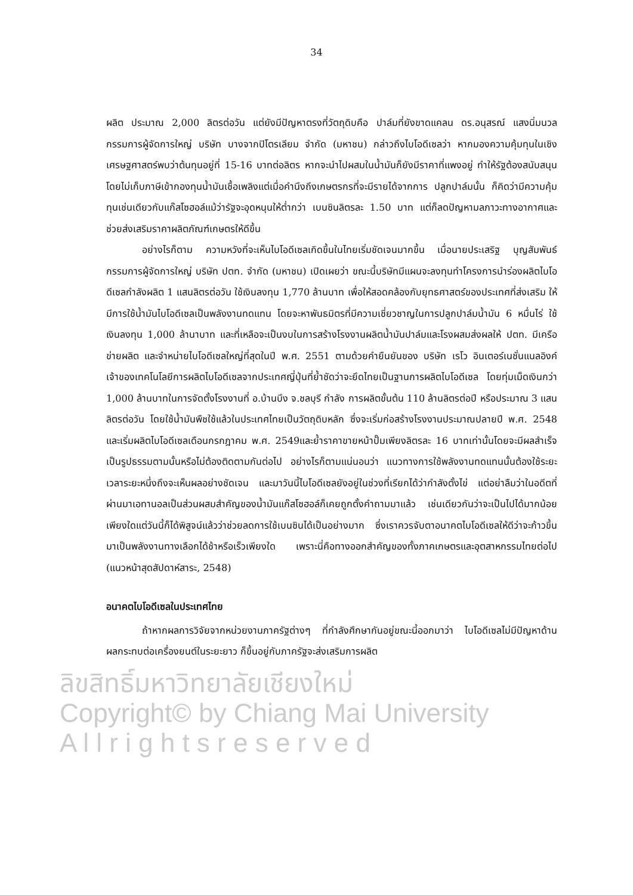34
ผลิต ประมาณ 2,000 ลิตรต่อวัน แต่ยังมีปัญหาตรงที่วัตถุดิบคือ ปาล์มที่ยังขาดแคลน ดร.อนุสรณ์ แสงนิ่มนวล กรรมการผู้จัดการใหญ่ บริษัท บางจากปิโตรเลียม จำกัด (มหาชน) กล่าวถึงไบโอดีเซลว่า หากมองความคุ้มทุนในเชิงเศรษฐศาสตร์พบว่าต้นทุนอยู่ที่ 15-16 บาทต่อลิตร หากจะนำไปผสมในน้ำมันก็ยังมีราคาที่แพงอยู่ ทำให้รัฐต้องสนับสนุน โดยไม่เก็บภาษีเข้ากองทุนน้ำมันเชื้อเพลิงแต่เมื่อคำนึงถึงเกษตรกรที่จะมีรายได้จากการ ปลูกปาล์มนั้น ก็คิดว่ามีความคุ้มทุนเช่นเดียวกับแก๊สโซฮอล์แม้ว่ารัฐจะอุดหนุนให้ต่ำกว่า เบนซินลิตรละ 1.50 บาท แต่ก็ลดปัญหามลภาวะทางอากาศและช่วยส่งเสริมราคาผลิตภัณฑ์เกษตรให้ดีขึ้น
อย่างไรก็ตาม ความหวังที่จะเห็นไบโอดีเซลเกิดขึ้นในไทยเริ่มชัดเจนมากขึ้น เมื่อนายประเสริฐ บุญสัมพันธ์ กรรมการผู้จัดการใหญ่ บริษัท ปตท. จำกัด (มหาชน) เปิดเผยว่า ขณะนี้บริษัทมีแผนจะลงทุนทำโครงการนำร่องผลิตไบโอดีเซลกำลังผลิต 1 แสนลิตรต่อวัน ใช้เงินลงทุน 1,770 ล้านบาท เพื่อให้สอดคล้องกับยุทธศาสตร์ของประเทศที่ส่งเสริม ให้มีการใช้น้ำมันไบโอดีเซลเป็นพลังงานทดแทน โดยจะหาพันธมิตรที่มีความเชี่ยวชาญในการปลูกปาล์มน้ำมัน 6 หมื่นไร่ ใช้เงินลงทุน 1,000 ล้านาบาท และที่เหลือจะเป็นงบในการสร้างโรงงานผลิตน้ำมันปาล์มและโรงผสมส่งผลให้ ปตท. มีเครือข่ายผลิต และจำหน่ายไบโอดีเซลใหญ่ที่สุดในปี พ.ศ. 2551 ตามด้วยคำยืนยันของ บริษัท เรโว อินเตอร์เนชั่นแนลอิงค์ เจ้าของเทคโนโลยีการผลิตไบโอดีเซลจากประเทศญี่ปุ่นที่ย้ำชัดว่าจะยึดไทยเป็นฐานการผลิตไบโอดีเซล โดยทุ่มเม็ดเงินกว่า 1,000 ล้านบาทในการจัดตั้งโรงงานที่ อ.บ้านบึง จ.ชลบุรี กำลัง การผลิตขั้นต้น 110 ล้านลิตรต่อปี หรือประมาณ 3 แสนลิตรต่อวัน โดยใช้น้ำมันพืชใช้แล้วในประเทศไทยเป็นวัตถุดิบหลัก ซึ่งจะเริ่มก่อสร้างโรงงานประมาณปลายปี พ.ศ. 2548 และเริ่มผลิตไบโอดีเซลเดือนกรกฎาคม พ.ศ. 2549และย้ำราคาขายหน้าปั๊มเพียงลิตรละ 16 บาทเท่านั้นโดยจะมีผลสำเร็จเป็นรูปธรรมตามนั้นหรือไม่ต้องติดตามกันต่อไป อย่างไรก็ตามแน่นอนว่า แนวทางการใช้พลังงานทดแทนนั้นต้องใช้ระยะเวลาระยะหนึ่งถึงจะเห็นผลอย่างชัดเจน และมาวันนี้ไบโอดีเซลยังอยู่ในช่วงที่เรียกได้ว่ากำลังตั้งไข่ แต่อย่าลืมว่าในอดีตที่ผ่านมาเอทานอลเป็นส่วนผสมสำคัญของน้ำมันแก๊สโซฮอล์ก็เคยถูกตั้งคำถามมาแล้ว เช่นเดียวกันว่าจะเป็นไปได้มากน้อยเพียงใดแต่วันนี้ก็ได้พิสูจน์แล้วว่าช่วยลดการใช้เบนซินได้เป็นอย่างมาก ซึ่งเราควรจับตาอนาคตไบโอดีเซลให้ดีว่าจะก้าวขึ้นมาเป็นพลังงานทางเลือกได้ช้าหรือเร็วเพียงใด เพราะนี่คือทางออกสำคัญของทั้งภาคเกษตรและอุตสาหกรรมไทยต่อไป (แนวหน้าสุดสัปดาห์สาระ, 2548)
อนาคตไบโอดีเซลในประเทศไทย
ถ้าหากผลการวิจัยจากหน่วยงานภาครัฐต่างๆ ที่กำลังศึกษากันอยู่ขณะนี้ออกมาว่า ไบโอดีเซลไม่มีปัญหาด้านผลกระทบต่อเครื่องยนต์ในระยะยาว ก็ขึ้นอยู่กับภาครัฐจะส่งเสริมการผลิต
ลิขสิทธิ์มหาวิทยาลัยเชียงใหม่
Copyright© by Chiang Mai University
A l l r i g h t s r e s e r v e d